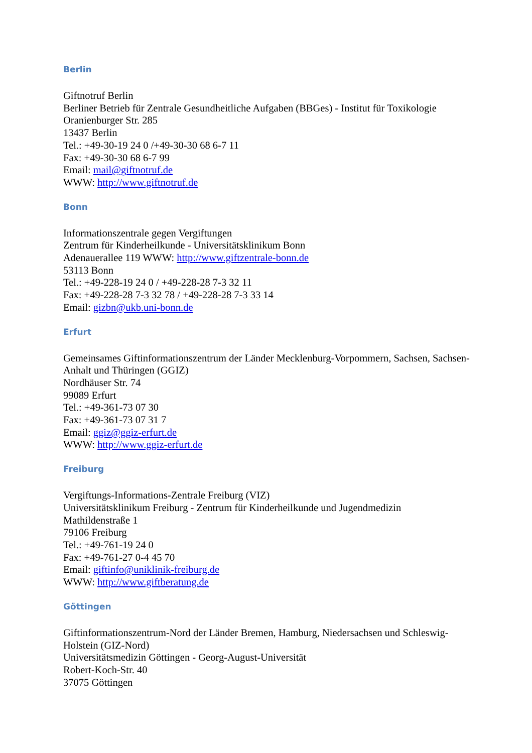Berlin
Giftnotruf Berlin
Berliner Betrieb für Zentrale Gesundheitliche Aufgaben (BBGes) - Institut für Toxikologie
Oranienburger Str. 285
13437 Berlin
Tel.: +49-30-19 24 0 /+49-30-30 68 6-7 11
Fax: +49-30-30 68 6-7 99
Email: mail@giftnotruf.de
WWW: http://www.giftnotruf.de
Bonn
Informationszentrale gegen Vergiftungen
Zentrum für Kinderheilkunde - Universitätsklinikum Bonn
Adenauerallee 119 WWW: http://www.giftzentrale-bonn.de
53113 Bonn
Tel.: +49-228-19 24 0 / +49-228-28 7-3 32 11
Fax: +49-228-28 7-3 32 78 / +49-228-28 7-3 33 14
Email: gizbn@ukb.uni-bonn.de
Erfurt
Gemeinsames Giftinformationszentrum der Länder Mecklenburg-Vorpommern, Sachsen, Sachsen-Anhalt und Thüringen (GGIZ)
Nordhäuser Str. 74
99089 Erfurt
Tel.: +49-361-73 07 30
Fax: +49-361-73 07 31 7
Email: ggiz@ggiz-erfurt.de
WWW: http://www.ggiz-erfurt.de
Freiburg
Vergiftungs-Informations-Zentrale Freiburg (VIZ)
Universitätsklinikum Freiburg - Zentrum für Kinderheilkunde und Jugendmedizin
Mathildenstraße 1
79106 Freiburg
Tel.: +49-761-19 24 0
Fax: +49-761-27 0-4 45 70
Email: giftinfo@uniklinik-freiburg.de
WWW: http://www.giftberatung.de
Göttingen
Giftinformationszentrum-Nord der Länder Bremen, Hamburg, Niedersachsen und Schleswig-Holstein (GIZ-Nord)
Universitätsmedizin Göttingen - Georg-August-Universität
Robert-Koch-Str. 40
37075 Göttingen